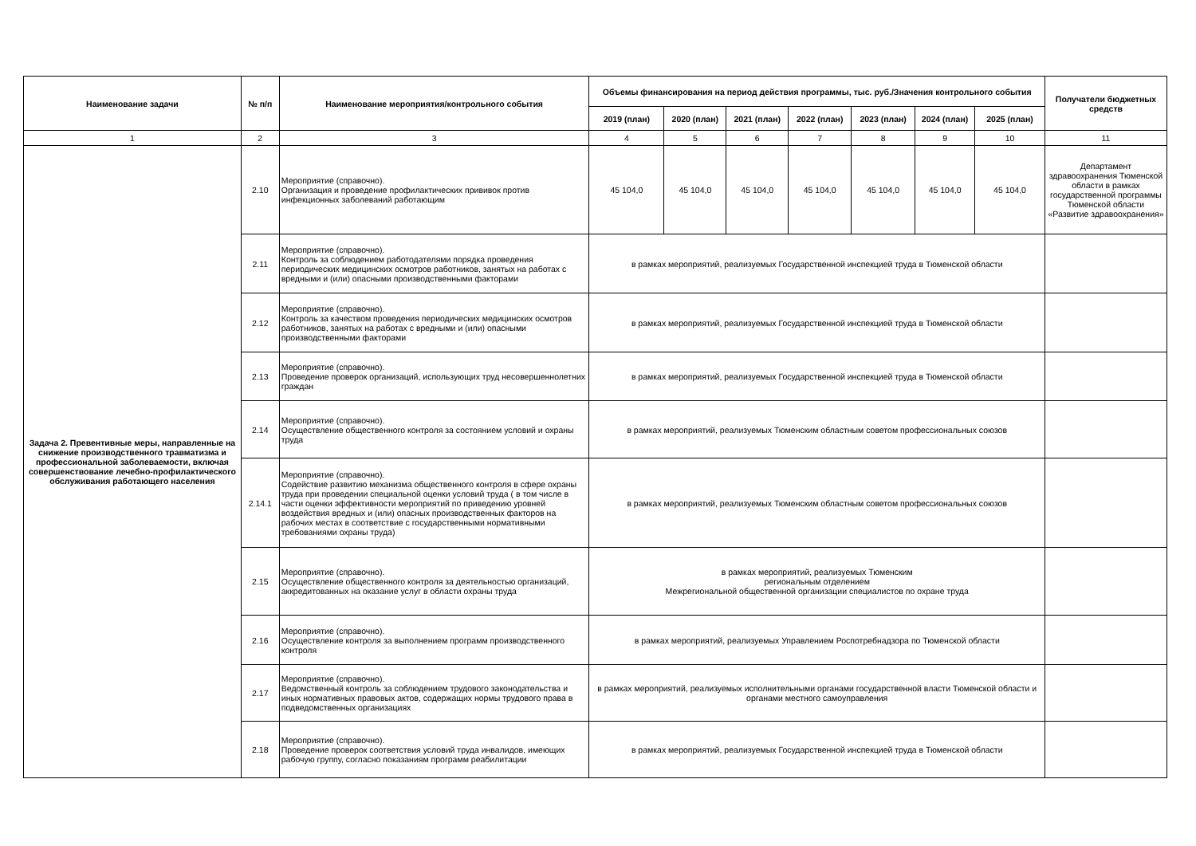| Наименование задачи | № п/п | Наименование мероприятия/контрольного события | Объемы финансирования на период действия программы, тыс. руб./Значения контрольного события | | | | | | | Получатели бюджетных средств |
| --- | --- | --- | --- | --- | --- | --- | --- | --- | --- | --- |
| | | | 2019 (план) | 2020 (план) | 2021 (план) | 2022 (план) | 2023 (план) | 2024 (план) | 2025 (план) | |
| 1 | 2 | 3 | 4 | 5 | 6 | 7 | 8 | 9 | 10 | 11 |
| Задача 2. Превентивные меры, направленные на снижение производственного травматизма и профессиональной заболеваемости, включая совершенствование лечебно-профилактического обслуживания работающего населения | 2.10 | Мероприятие (справочно). Организация и проведение профилактических прививок против инфекционных заболеваний работающим | 45 104,0 | 45 104,0 | 45 104,0 | 45 104,0 | 45 104,0 | 45 104,0 | 45 104,0 | Департамент здравоохранения Тюменской области в рамках государственной программы Тюменской области «Развитие здравоохранения» |
| | 2.11 | Мероприятие (справочно). Контроль за соблюдением работодателями порядка проведения периодических медицинских осмотров работников, занятых на работах с вредными и (или) опасными производственными факторами | в рамках мероприятий, реализуемых Государственной инспекцией труда в Тюменской области | | | | | | | |
| | 2.12 | Мероприятие (справочно). Контроль за качеством проведения периодических медицинских осмотров работников, занятых на работах с вредными и (или) опасными производственными факторами | в рамках мероприятий, реализуемых Государственной инспекцией труда в Тюменской области | | | | | | | |
| | 2.13 | Мероприятие (справочно). Проведение проверок организаций, использующих труд несовершеннолетних граждан | в рамках мероприятий, реализуемых Государственной инспекцией труда в Тюменской области | | | | | | | |
| | 2.14 | Мероприятие (справочно). Осуществление общественного контроля за состоянием условий и охраны труда | в рамках мероприятий, реализуемых Тюменским областным советом профессиональных союзов | | | | | | | |
| | 2.14.1 | Мероприятие (справочно). Содействие развитию механизма общественного контроля в сфере охраны труда при проведении специальной оценки условий труда ( в том числе в части оценки эффективности мероприятий по приведению уровней воздействия вредных и (или) опасных производственных факторов на рабочих местах в соответствие с государственными нормативными требованиями охраны труда) | в рамках мероприятий, реализуемых Тюменским областным советом профессиональных союзов | | | | | | | |
| | 2.15 | Мероприятие (справочно). Осуществление общественного контроля за деятельностью организаций, аккредитованных на оказание услуг в области охраны труда | в рамках мероприятий, реализуемых Тюменским региональным отделением Межрегиональной общественной организации специалистов по охране труда | | | | | | | |
| | 2.16 | Мероприятие (справочно). Осуществление контроля за выполнением программ производственного контроля | в рамках мероприятий, реализуемых Управлением Роспотребнадзора по Тюменской области | | | | | | | |
| | 2.17 | Мероприятие (справочно). Ведомственный контроль за соблюдением трудового законодательства и иных нормативных правовых актов, содержащих нормы трудового права в подведомственных организациях | в рамках мероприятий, реализуемых исполнительными органами государственной власти Тюменской области и органами местного самоуправления | | | | | | | |
| | 2.18 | Мероприятие (справочно). Проведение проверок соответствия условий труда инвалидов, имеющих рабочую группу, согласно показаниям программ реабилитации | в рамках мероприятий, реализуемых Государственной инспекцией труда в Тюменской области | | | | | | | |